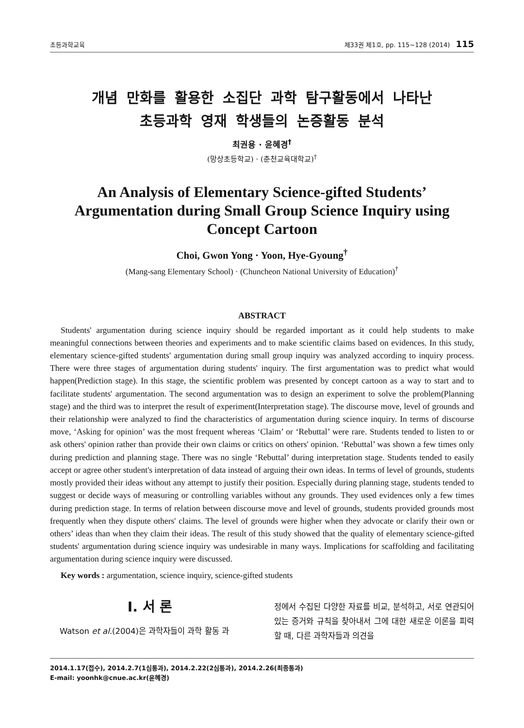초등과학교육 제33권 제1호, pp. 115∼128 (2014) 115
개념 만화를 활용한 소집단 과학 탐구활동에서 나타난
초등과학 영재 학생들의 논증활동 분석
최권용 · 윤혜경<sup>†</sup>
(망상초등학교) · (춘천교육대학교)<sup>†</sup>
An Analysis of Elementary Science-gifted Students’ Argumentation during Small Group Science Inquiry using Concept Cartoon
Choi, Gwon Yong · Yoon, Hye-Gyoung<sup>†</sup>
(Mang-sang Elementary School) · (Chuncheon National University of Education)<sup>†</sup>
ABSTRACT
Students' argumentation during science inquiry should be regarded important as it could help students to make meaningful connections between theories and experiments and to make scientific claims based on evidences. In this study, elementary science-gifted students' argumentation during small group inquiry was analyzed according to inquiry process. There were three stages of argumentation during students' inquiry. The first argumentation was to predict what would happen(Prediction stage). In this stage, the scientific problem was presented by concept cartoon as a way to start and to facilitate students' argumentation. The second argumentation was to design an experiment to solve the problem(Planning stage) and the third was to interpret the result of experiment(Interpretation stage). The discourse move, level of grounds and their relationship were analyzed to find the characteristics of argumentation during science inquiry. In terms of discourse move, ‘Asking for opinion’ was the most frequent whereas ‘Claim’ or ‘Rebuttal’ were rare. Students tended to listen to or ask others' opinion rather than provide their own claims or critics on others' opinion. ‘Rebuttal’ was shown a few times only during prediction and planning stage. There was no single ‘Rebuttal’ during interpretation stage. Students tended to easily accept or agree other student's interpretation of data instead of arguing their own ideas. In terms of level of grounds, students mostly provided their ideas without any attempt to justify their position. Especially during planning stage, students tended to suggest or decide ways of measuring or controlling variables without any grounds. They used evidences only a few times during prediction stage. In terms of relation between discourse move and level of grounds, students provided grounds most frequently when they dispute others' claims. The level of grounds were higher when they advocate or clarify their own or others’ ideas than when they claim their ideas. The result of this study showed that the quality of elementary science-gifted students' argumentation during science inquiry was undesirable in many ways. Implications for scaffolding and facilitating argumentation during science inquiry were discussed.
Key words : argumentation, science inquiry, science-gifted students
I. 서 론
Watson et al.(2004)은 과학자들이 과학 활동 과
정에서 수집된 다양한 자료를 비교, 분석하고, 서로 연관되어 있는 증거와 규칙을 찾아내서 그에 대한 새로운 이론을 피력할 때, 다른 과학자들과 의견을
2014.1.17(접수), 2014.2.7(1심통과), 2014.2.22(2심통과), 2014.2.26(최종통과)
E-mail: yoonhk@cnue.ac.kr(윤혜경)